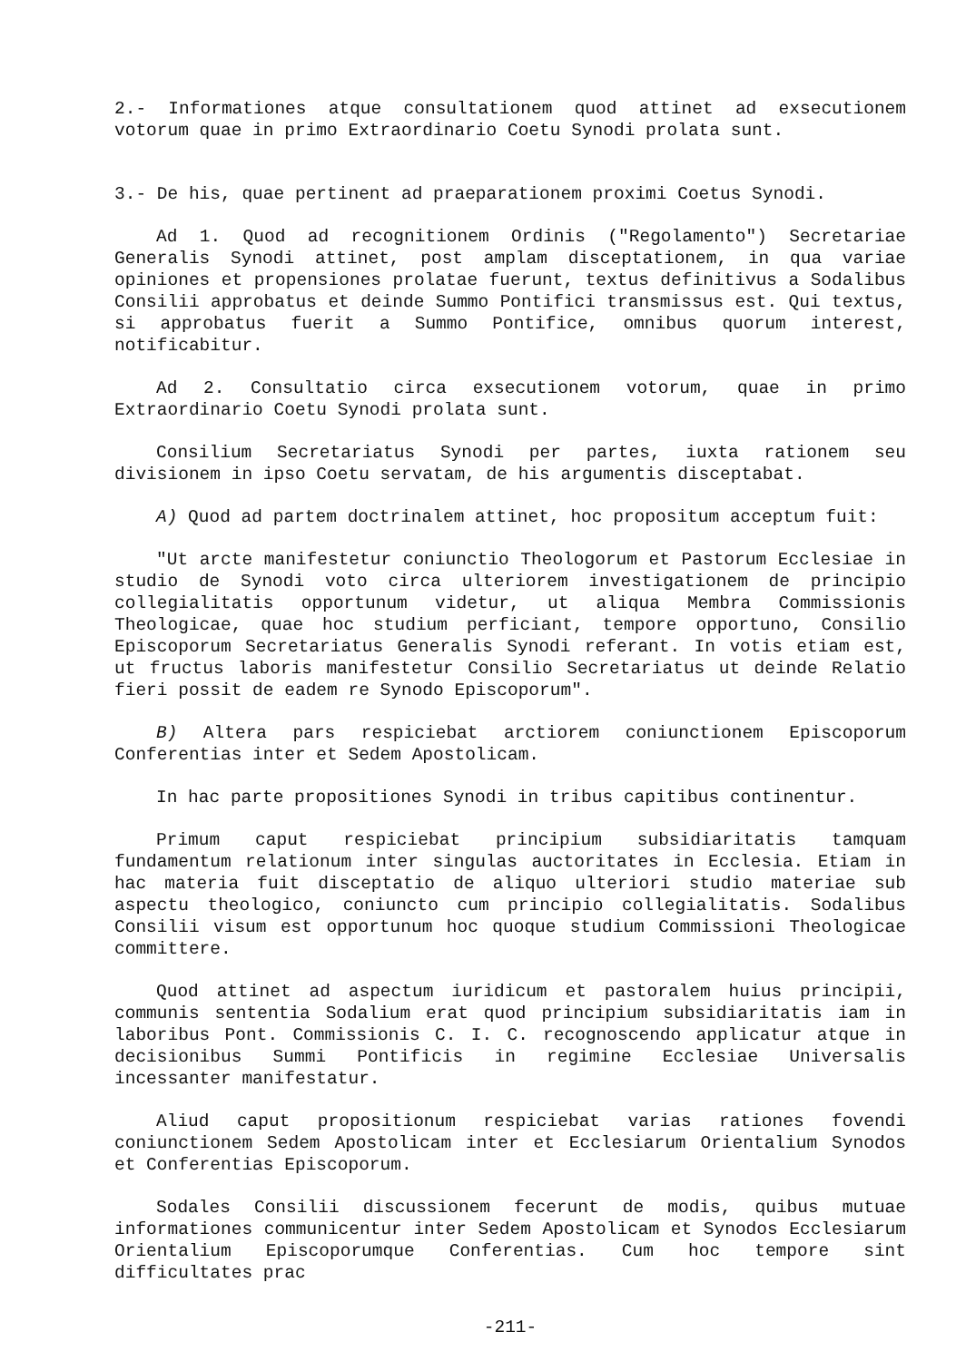2.- Informationes atque consultationem quod attinet ad exsecutionem votorum quae in primo Extraordinario Coetu Synodi prolata sunt.
3.- De his, quae pertinent ad praeparationem proximi Coetus Synodi.
Ad 1. Quod ad recognitionem Ordinis ("Regolamento") Secretariae Generalis Synodi attinet, post amplam disceptationem, in qua variae opiniones et propensiones prolatae fuerunt, textus definitivus a Sodalibus Consilii approbatus et deinde Summo Pontifici transmissus est. Qui textus, si approbatus fuerit a Summo Pontifice, omnibus quorum interest, notificabitur.
Ad 2. Consultatio circa exsecutionem votorum, quae in primo Extraordinario Coetu Synodi prolata sunt.
Consilium Secretariatus Synodi per partes, iuxta rationem seu divisionem in ipso Coetu servatam, de his argumentis disceptabat.
A) Quod ad partem doctrinalem attinet, hoc propositum acceptum fuit:
"Ut arcte manifestetur coniunctio Theologorum et Pastorum Ecclesiae in studio de Synodi voto circa ulteriorem investigationem de principio collegialitatis opportunum videtur, ut aliqua Membra Commissionis Theologicae, quae hoc studium perficiant, tempore opportuno, Consilio Episcoporum Secretariatus Generalis Synodi referant. In votis etiam est, ut fructus laboris manifestetur Consilio Secretariatus ut deinde Relatio fieri possit de eadem re Synodo Episcoporum".
B) Altera pars respiciebat arctiorem coniunctionem Episcoporum Conferentias inter et Sedem Apostolicam.
In hac parte propositiones Synodi in tribus capitibus continentur.
Primum caput respiciebat principium subsidiaritatis tamquam fundamentum relationum inter singulas auctoritates in Ecclesia. Etiam in hac materia fuit disceptatio de aliquo ulteriori studio materiae sub aspectu theologico, coniuncto cum principio collegialitatis. Sodalibus Consilii visum est opportunum hoc quoque studium Commissioni Theologicae committere.
Quod attinet ad aspectum iuridicum et pastoralem huius principii, communis sententia Sodalium erat quod principium subsidiaritatis iam in laboribus Pont. Commissionis C. I. C. recognoscendo applicatur atque in decisionibus Summi Pontificis in regimine Ecclesiae Universalis incessanter manifestatur.
Aliud caput propositionum respiciebat varias rationes fovendi coniunctionem Sedem Apostolicam inter et Ecclesiarum Orientalium Synodos et Conferentias Episcoporum.
Sodales Consilii discussionem fecerunt de modis, quibus mutuae informationes communicentur inter Sedem Apostolicam et Synodos Ecclesiarum Orientalium Episcoporumque Conferentias. Cum hoc tempore sint difficultates prac
-211-